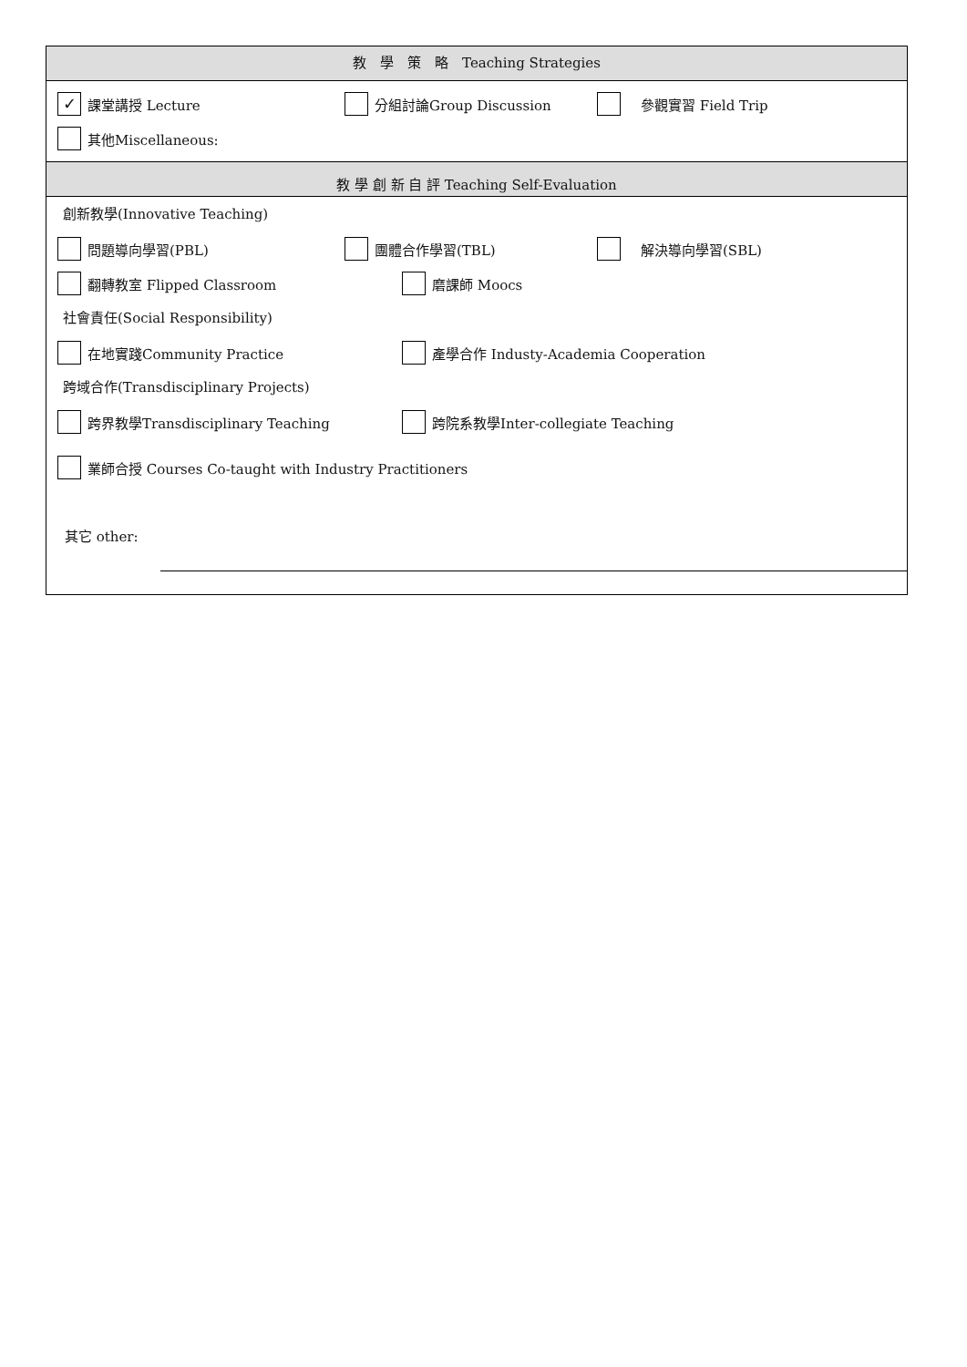教　學　策　略　Teaching Strategies
✓ 課堂講授 Lecture 分組討論Group Discussion　參觀實習 Field Trip
其他Miscellaneous:
教 學 創 新 自 評 Teaching Self-Evaluation
創新教學(Innovative Teaching)
問題導向學習(PBL) 團體合作學習(TBL)　解決導向學習(SBL)
翻轉教室 Flipped Classroom 磨課師 Moocs
社會責任(Social Responsibility)
在地實踐Community Practice 產學合作 Industy-Academia Cooperation
跨域合作(Transdisciplinary Projects)
跨界教學Transdisciplinary Teaching 跨院系教學Inter-collegiate Teaching
業師合授 Courses Co-taught with Industry Practitioners
其它 other: